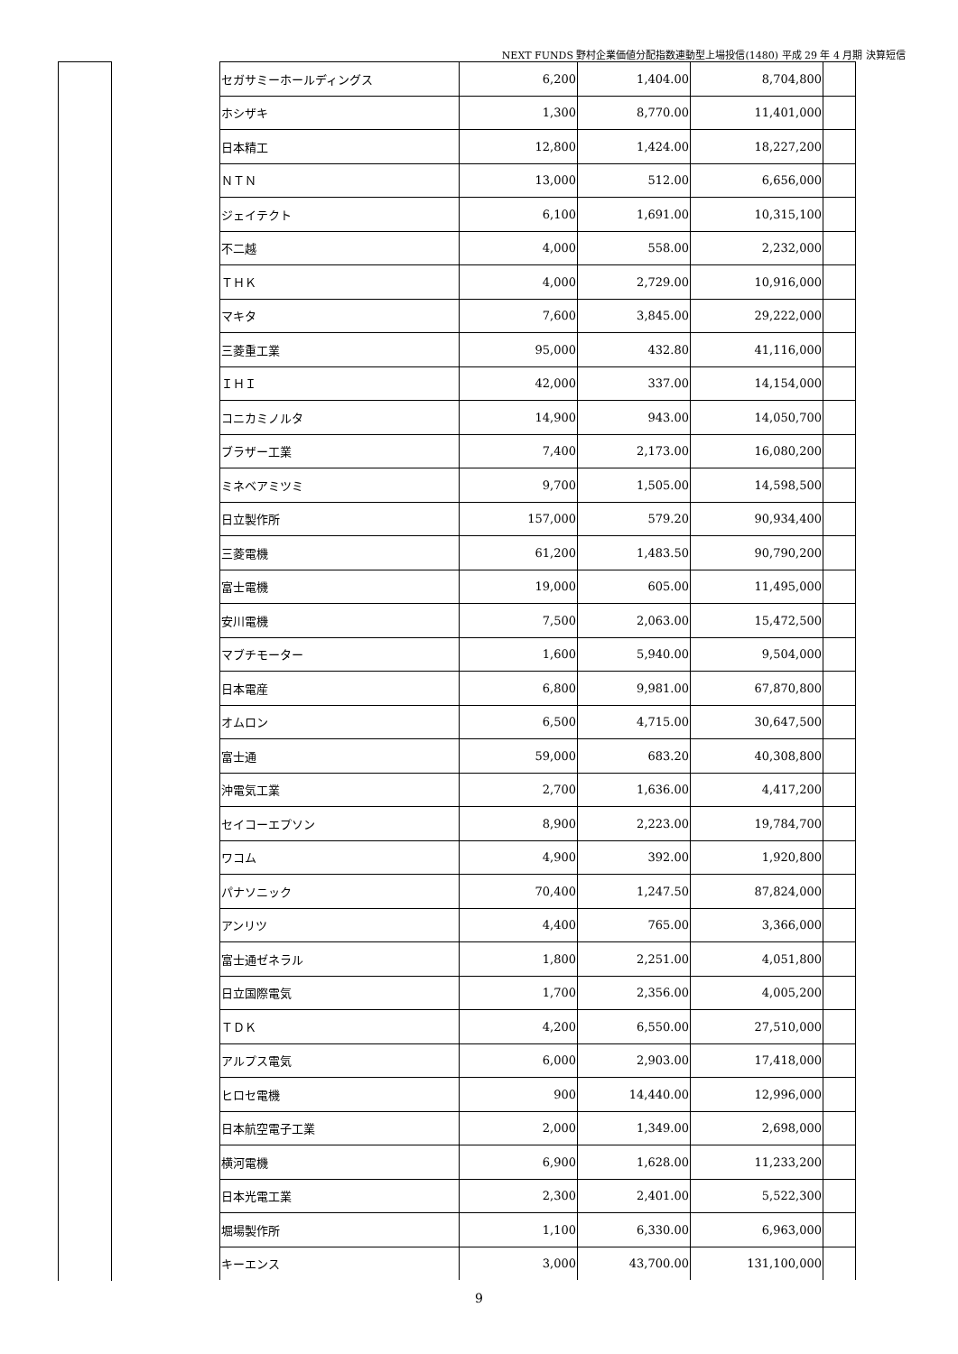NEXT FUNDS 野村企業価値分配指数連動型上場投信(1480) 平成 29 年 4 月期 決算短信
| セガサミーホールディングス | 6,200 | 1,404.00 | 8,704,800 | |
| ホシザキ | 1,300 | 8,770.00 | 11,401,000 | |
| 日本精工 | 12,800 | 1,424.00 | 18,227,200 | |
| ＮＴＮ | 13,000 | 512.00 | 6,656,000 | |
| ジェイテクト | 6,100 | 1,691.00 | 10,315,100 | |
| 不二越 | 4,000 | 558.00 | 2,232,000 | |
| ＴＨＫ | 4,000 | 2,729.00 | 10,916,000 | |
| マキタ | 7,600 | 3,845.00 | 29,222,000 | |
| 三菱重工業 | 95,000 | 432.80 | 41,116,000 | |
| ＩＨＩ | 42,000 | 337.00 | 14,154,000 | |
| コニカミノルタ | 14,900 | 943.00 | 14,050,700 | |
| ブラザー工業 | 7,400 | 2,173.00 | 16,080,200 | |
| ミネベアミツミ | 9,700 | 1,505.00 | 14,598,500 | |
| 日立製作所 | 157,000 | 579.20 | 90,934,400 | |
| 三菱電機 | 61,200 | 1,483.50 | 90,790,200 | |
| 富士電機 | 19,000 | 605.00 | 11,495,000 | |
| 安川電機 | 7,500 | 2,063.00 | 15,472,500 | |
| マブチモーター | 1,600 | 5,940.00 | 9,504,000 | |
| 日本電産 | 6,800 | 9,981.00 | 67,870,800 | |
| オムロン | 6,500 | 4,715.00 | 30,647,500 | |
| 富士通 | 59,000 | 683.20 | 40,308,800 | |
| 沖電気工業 | 2,700 | 1,636.00 | 4,417,200 | |
| セイコーエプソン | 8,900 | 2,223.00 | 19,784,700 | |
| ワコム | 4,900 | 392.00 | 1,920,800 | |
| パナソニック | 70,400 | 1,247.50 | 87,824,000 | |
| アンリツ | 4,400 | 765.00 | 3,366,000 | |
| 富士通ゼネラル | 1,800 | 2,251.00 | 4,051,800 | |
| 日立国際電気 | 1,700 | 2,356.00 | 4,005,200 | |
| ＴＤＫ | 4,200 | 6,550.00 | 27,510,000 | |
| アルプス電気 | 6,000 | 2,903.00 | 17,418,000 | |
| ヒロセ電機 | 900 | 14,440.00 | 12,996,000 | |
| 日本航空電子工業 | 2,000 | 1,349.00 | 2,698,000 | |
| 横河電機 | 6,900 | 1,628.00 | 11,233,200 | |
| 日本光電工業 | 2,300 | 2,401.00 | 5,522,300 | |
| 堀場製作所 | 1,100 | 6,330.00 | 6,963,000 | |
| キーエンス | 3,000 | 43,700.00 | 131,100,000 | |
9